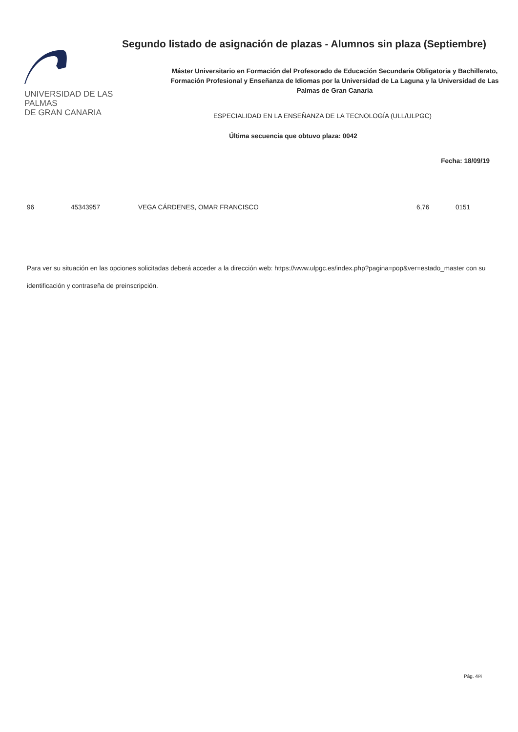UNIVERSIDAD DE LAS PALMAS
DE GRAN CANARIA
Segundo listado de asignación de plazas - Alumnos sin plaza (Septiembre)
Máster Universitario en Formación del Profesorado de Educación Secundaria Obligatoria y Bachillerato, Formación Profesional y Enseñanza de Idiomas por la Universidad de La Laguna y la Universidad de Las Palmas de Gran Canaria
ESPECIALIDAD EN LA ENSEÑANZA DE LA TECNOLOGÍA (ULL/ULPGC)
Última secuencia que obtuvo plaza: 0042
Fecha: 18/09/19
| 96 | 45343957 | VEGA CÁRDENES, OMAR FRANCISCO | 6,76 | 0151 |
Para ver su situación en las opciones solicitadas deberá acceder a la dirección web: https://www.ulpgc.es/index.php?pagina=pop&ver=estado_master con su identificación y contraseña de preinscripción.
Pág. 4/4